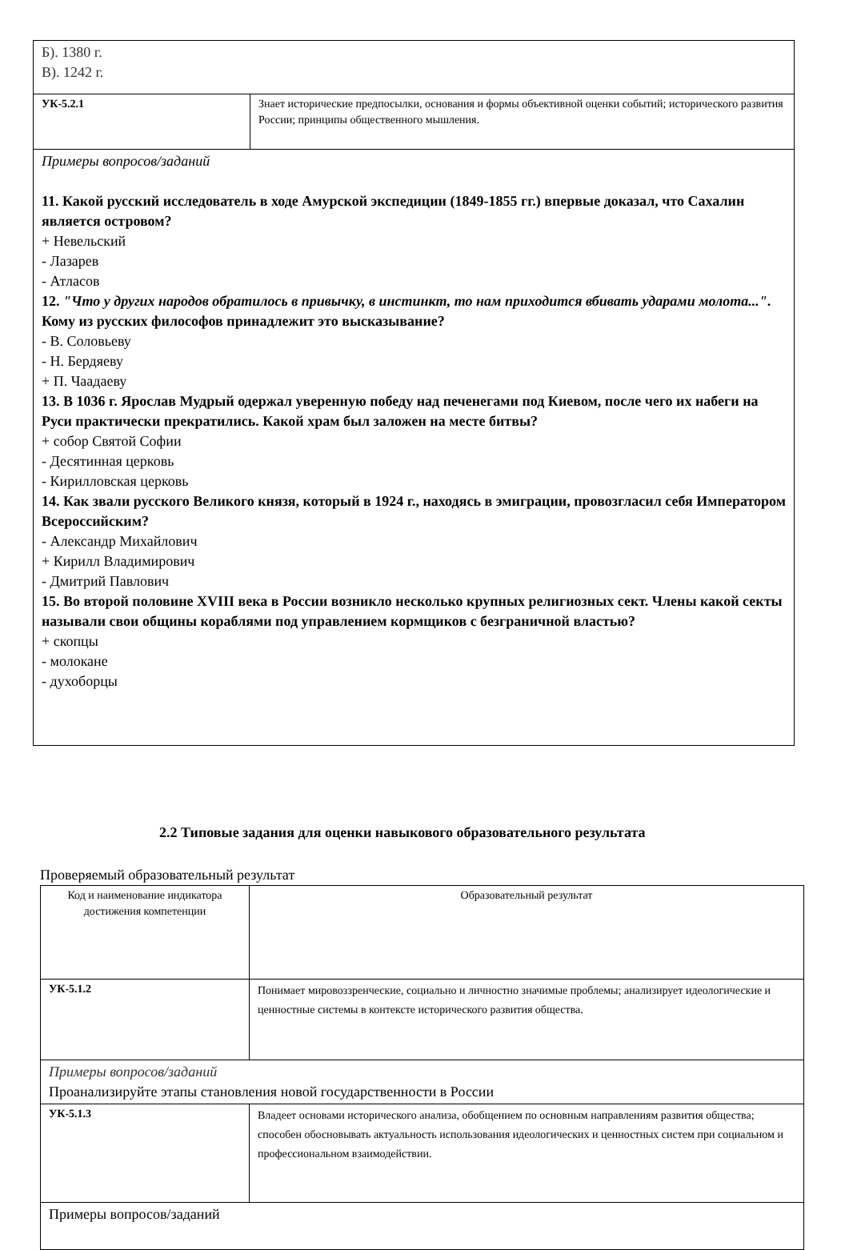| Б). 1380 г. В). 1242 г. | |
| УК-5.2.1 | Знает исторические предпосылки, основания и формы объективной оценки событий; исторического развития России; принципы общественного мышления. |
| Примеры вопросов/заданий 11. Какой русский исследователь в ходе Амурской экспедиции (1849-1855 гг.) впервые доказал, что Сахалин является островом? + Невельский - Лазарев - Атласов 12. "Что у других народов обратилось в привычку, в инстинкт, то нам приходится вбивать ударами молота..." . Кому из русских философов принадлежит это высказывание? - В. Соловьеву - Н. Бердяеву + П. Чаадаеву 13. В 1036 г. Ярослав Мудрый одержал уверенную победу над печенегами под Киевом, после чего их набеги на Руси практически прекратились. Какой храм был заложен на месте битвы? + собор Святой Софии - Десятинная церковь - Кирилловская церковь 14. Как звали русского Великого князя, который в 1924 г., находясь в эмиграции, провозгласил себя Императором Всероссийским? - Александр Михайлович + Кирилл Владимирович - Дмитрий Павлович 15. Во второй половине XVIII века в России возникло несколько крупных религиозных сект. Члены какой секты называли свои общины кораблями под управлением кормщиков с безграничной властью? + скопцы - молоканe - духоборцы | |
2.2 Типовые задания для оценки навыкового образовательного результата
Проверяемый образовательный результат
| Код и наименование индикатора достижения компетенции | Образовательный результат |
| УК-5.1.2 | Понимает мировоззренческие, социально и личностно значимые проблемы; анализирует идеологические и ценностные системы в контексте исторического развития общества. |
| Примеры вопросов/заданий Проанализируйте этапы становления новой государственности в России | |
| УК-5.1.3 | Владеет основами исторического анализа, обобщением по основным направлениям развития общества; способен обосновывать актуальность использования идеологических и ценностных систем при социальном и профессиональном взаимодействии. |
| Примеры вопросов/заданий | |